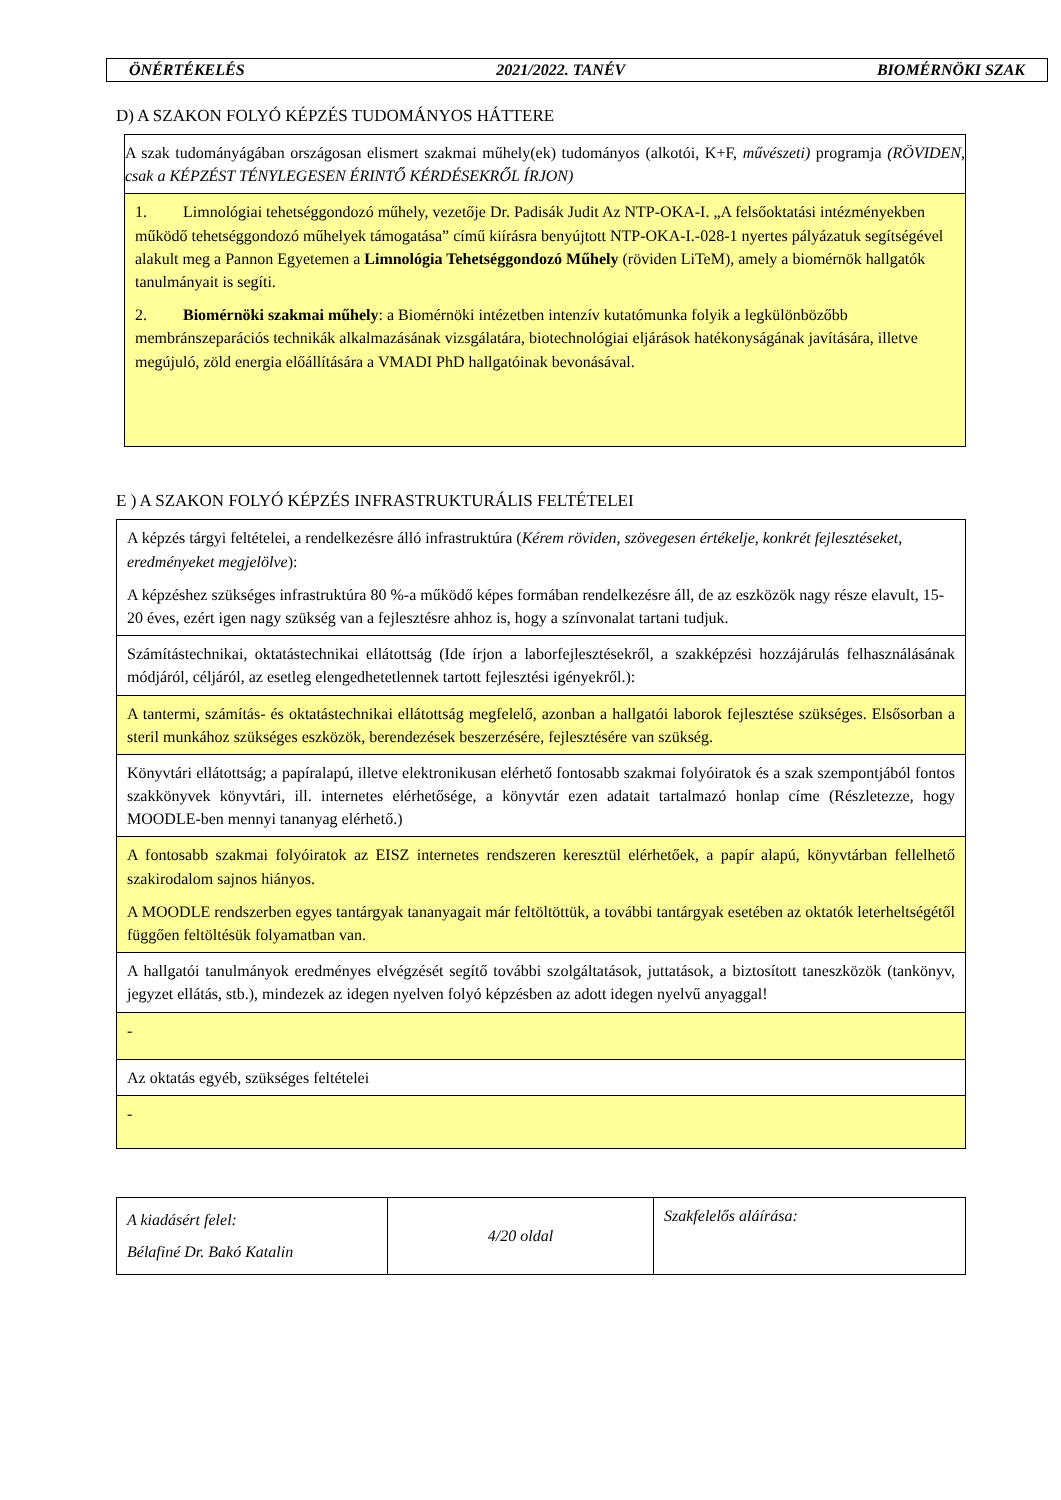ÖNÉRTÉKELÉS 2021/2022. TANÉV BIOMÉRNÖKI SZAK
D) A SZAKON FOLYÓ KÉPZÉS TUDOMÁNYOS HÁTTERE
| A szak tudományágában országosan elismert szakmai műhely(ek) tudományos (alkotói, K+F, művészeti) programja (RÖVIDEN, csak a KÉPZÉST TÉNYLEGESEN ÉRINTŐ KÉRDÉSEKRŐL ÍRJON) |
| 1. Limnológiai tehetséggondozó műhely, vezetője Dr. Padisák Judit Az NTP-OKA-I. „A felsőoktatási intézményekben működő tehetséggondozó műhelyek támogatása” című kiírásra benyújtott NTP-OKA-I.-028-1 nyertes pályázatuk segítségével alakult meg a Pannon Egyetemen a Limnológia Tehetséggondozó Műhely (röviden LiTeM), amely a biomérnök hallgatók tanulmányait is segíti. 2. Biomérnöki szakmai műhely : a Biomérnöki intézetben intenzív kutatómunka folyik a legkülönbözőbb membránszeparációs technikák alkalmazásának vizsgálatára, biotechnológiai eljárások hatékonyságának javítására, illetve megújuló, zöld energia előállítására a VMADI PhD hallgatóinak bevonásával. |
E ) A SZAKON FOLYÓ KÉPZÉS INFRASTRUKTURÁLIS FELTÉTELEI
| A képzés tárgyi feltételei, a rendelkezésre álló infrastruktúra ( Kérem röviden, szövegesen értékelje, konkrét fejlesztéseket, eredményeket megjelölve ): A képzéshez szükséges infrastruktúra 80 %-a működő képes formában rendelkezésre áll, de az eszközök nagy része elavult, 15-20 éves, ezért igen nagy szükség van a fejlesztésre ahhoz is, hogy a színvonalat tartani tudjuk. |
| Számítástechnikai, oktatástechnikai ellátottság (Ide írjon a laborfejlesztésekről, a szakképzési hozzájárulás felhasználásának módjáról, céljáról, az esetleg elengedhetetlennek tartott fejlesztési igényekről.): |
| A tantermi, számítás- és oktatástechnikai ellátottság megfelelő, azonban a hallgatói laborok fejlesztése szükséges. Elsősorban a steril munkához szükséges eszközök, berendezések beszerzésére, fejlesztésére van szükség. |
| Könyvtári ellátottság; a papíralapú, illetve elektronikusan elérhető fontosabb szakmai folyóiratok és a szak szempontjából fontos szakkönyvek könyvtári, ill. internetes elérhetősége, a könyvtár ezen adatait tartalmazó honlap címe (Részletezze, hogy MOODLE-ben mennyi tananyag elérhető.) |
| A fontosabb szakmai folyóiratok az EISZ internetes rendszeren keresztül elérhetőek, a papír alapú, könyvtárban fellelhető szakirodalom sajnos hiányos. A MOODLE rendszerben egyes tantárgyak tananyagait már feltöltöttük, a további tantárgyak esetében az oktatók leterheltségétől függően feltöltésük folyamatban van. |
| A hallgatói tanulmányok eredményes elvégzését segítő további szolgáltatások, juttatások, a biztosított taneszközök (tankönyv, jegyzet ellátás, stb.), mindezek az idegen nyelven folyó képzésben az adott idegen nyelvű anyaggal! |
| - |
| Az oktatás egyéb, szükséges feltételei |
| - |
| A kiadásért felel: Bélafiné Dr. Bakó Katalin | 4/20 oldal | Szakfelelős aláírása: |